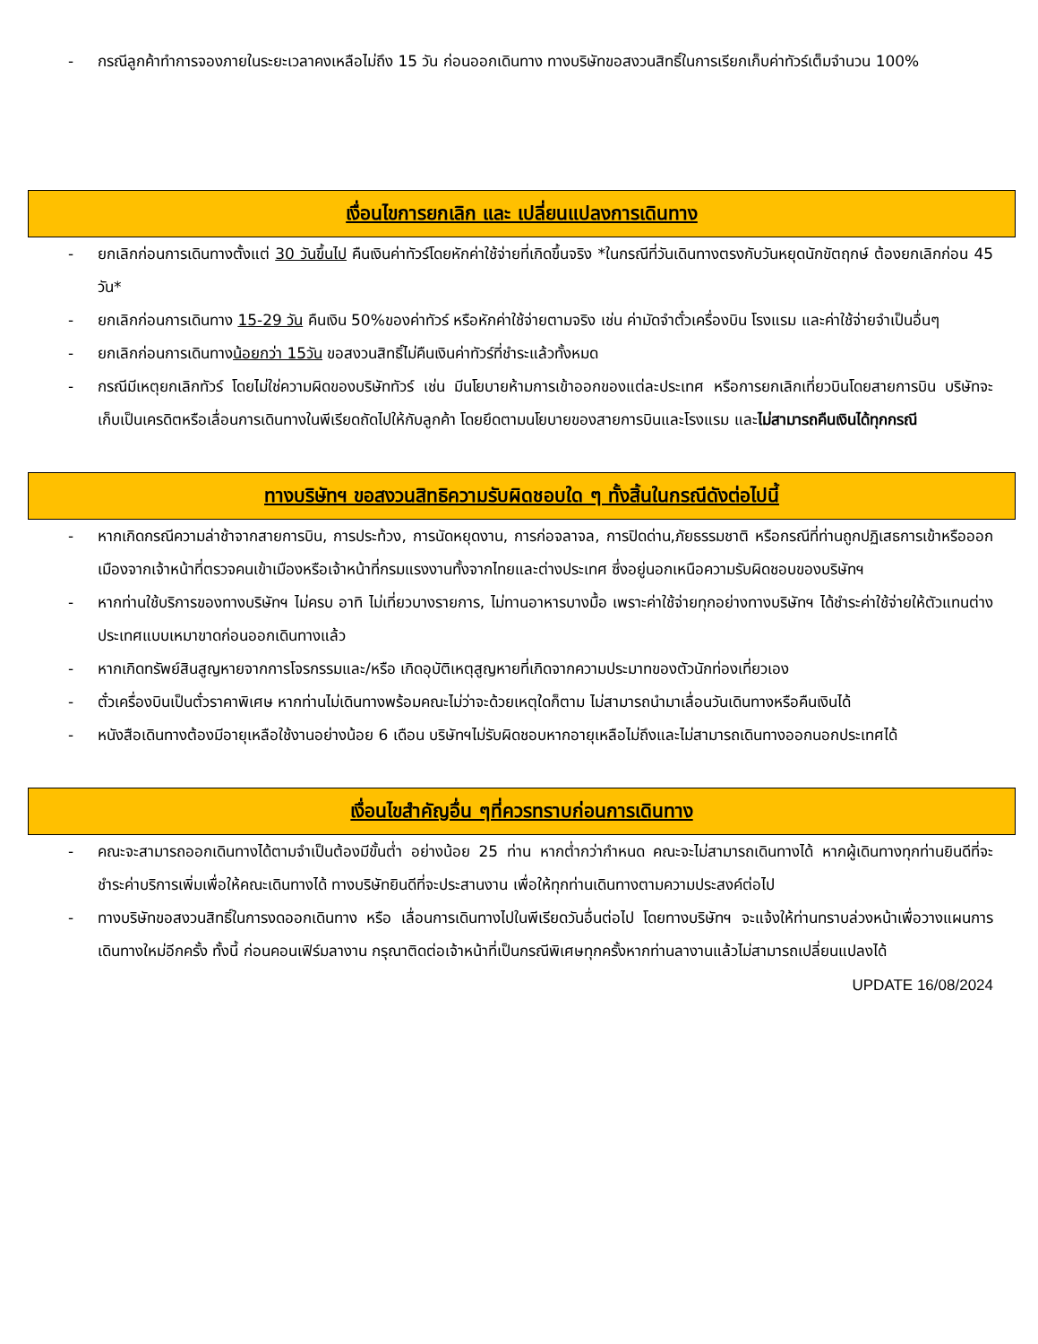- กรณีลูกค้าทำการจองภายในระยะเวลาคงเหลือไม่ถึง 15 วัน ก่อนออกเดินทาง ทางบริษัทขอสงวนสิทธิ์ในการเรียกเก็บค่าทัวร์เต็มจำนวน 100%
เงื่อนไขการยกเลิก และ เปลี่ยนแปลงการเดินทาง
- ยกเลิกก่อนการเดินทางตั้งแต่ 30 วันขึ้นไป คืนเงินค่าทัวร์โดยหักค่าใช้จ่ายที่เกิดขึ้นจริง *ในกรณีที่วันเดินทางตรงกับวันหยุดนักขัตฤกษ์ ต้องยกเลิกก่อน 45 วัน*
- ยกเลิกก่อนการเดินทาง 15-29 วัน คืนเงิน 50%ของค่าทัวร์ หรือหักค่าใช้จ่ายตามจริง เช่น ค่ามัดจำตั๋วเครื่องบิน โรงแรม และค่าใช้จ่ายจำเป็นอื่นๆ
- ยกเลิกก่อนการเดินทางน้อยกว่า 15วัน ขอสงวนสิทธิ์ไม่คืนเงินค่าทัวร์ที่ชำระแล้วทั้งหมด
- กรณีมีเหตุยกเลิกทัวร์ โดยไม่ใช่ความผิดของบริษัททัวร์ เช่น มีนโยบายห้ามการเข้าออกของแต่ละประเทศ หรือการยกเลิกเที่ยวบินโดยสายการบิน บริษัทจะเก็บเป็นเครดิตหรือเลื่อนการเดินทางในพีเรียดถัดไปให้กับลูกค้า โดยยึดตามนโยบายของสายการบินและโรงแรม และไม่สามารถคืนเงินได้ทุกกรณี
ทางบริษัทฯ ขอสงวนสิทธิความรับผิดชอบใด ๆ ทั้งสิ้นในกรณีดังต่อไปนี้
- หากเกิดกรณีความล่าช้าจากสายการบิน, การประท้วง, การนัดหยุดงาน, การก่อจลาจล, การปิดด่าน,ภัยธรรมชาติ หรือกรณีที่ท่านถูกปฏิเสธการเข้าหรือออกเมืองจากเจ้าหน้าที่ตรวจคนเข้าเมืองหรือเจ้าหน้าที่กรมแรงงานทั้งจากไทยและต่างประเทศ ซึ่งอยู่นอกเหนือความรับผิดชอบของบริษัทฯ
- หากท่านใช้บริการของทางบริษัทฯ ไม่ครบ อาทิ ไม่เที่ยวบางรายการ, ไม่ทานอาหารบางมื้อ เพราะค่าใช้จ่ายทุกอย่างทางบริษัทฯ ได้ชำระค่าใช้จ่ายให้ตัวแทนต่างประเทศแบบเหมาขาดก่อนออกเดินทางแล้ว
- หากเกิดทรัพย์สินสูญหายจากการโจรกรรมและ/หรือ เกิดอุบัติเหตุสูญหายที่เกิดจากความประมาทของตัวนักท่องเที่ยวเอง
- ตั๋วเครื่องบินเป็นตั๋วราคาพิเศษ หากท่านไม่เดินทางพร้อมคณะไม่ว่าจะด้วยเหตุใดก็ตาม ไม่สามารถนำมาเลื่อนวันเดินทางหรือคืนเงินได้
- หนังสือเดินทางต้องมีอายุเหลือใช้งานอย่างน้อย 6 เดือน บริษัทฯไม่รับผิดชอบหากอายุเหลือไม่ถึงและไม่สามารถเดินทางออกนอกประเทศได้
เงื่อนไขสำคัญอื่น ๆที่ควรทราบก่อนการเดินทาง
- คณะจะสามารถออกเดินทางได้ตามจำเป็นต้องมีขั้นต่ำ อย่างน้อย 25 ท่าน หากต่ำกว่ากำหนด คณะจะไม่สามารถเดินทางได้ หากผู้เดินทางทุกท่านยินดีที่จะชำระค่าบริการเพิ่มเพื่อให้คณะเดินทางได้ ทางบริษัทยินดีที่จะประสานงาน เพื่อให้ทุกท่านเดินทางตามความประสงค์ต่อไป
- ทางบริษัทขอสงวนสิทธิ์ในการงดออกเดินทาง หรือ เลื่อนการเดินทางไปในพีเรียดวันอื่นต่อไป โดยทางบริษัทฯ จะแจ้งให้ท่านทราบล่วงหน้าเพื่อวางแผนการเดินทางใหม่อีกครั้ง ทั้งนี้ ก่อนคอนเฟิร์มลางาน กรุณาติดต่อเจ้าหน้าที่เป็นกรณีพิเศษทุกครั้งหากท่านลางานแล้วไม่สามารถเปลี่ยนแปลงได้
UPDATE 16/08/2024